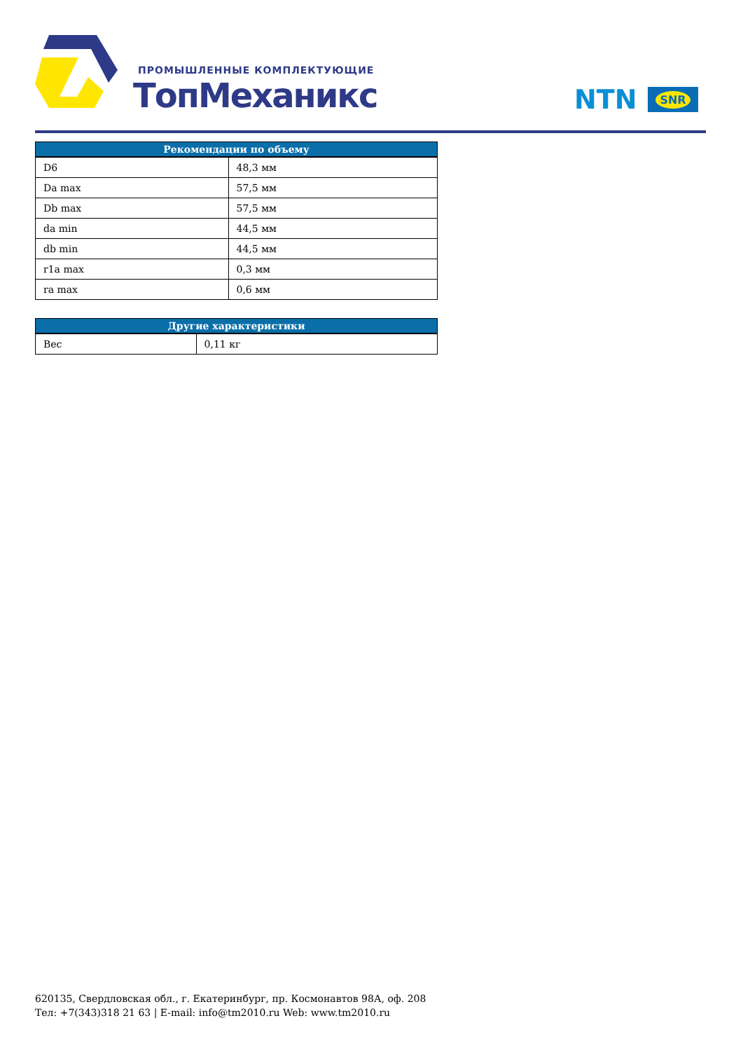ПРОМЫШЛЕННЫЕ КОМПЛЕКТУЮЩИЕ
ТопМеханикс NTN SNR
| Рекомендации по объему | |
| --- | --- |
| D6 | 48,3 мм |
| Da max | 57,5 мм |
| Db max | 57,5 мм |
| da min | 44,5 мм |
| db min | 44,5 мм |
| r1a max | 0,3 мм |
| ra max | 0,6 мм |
| Другие характеристики | |
| --- | --- |
| Вес | 0,11 кг |
620135, Свердловская обл., г. Екатеринбург, пр. Космонавтов 98А, оф. 208
Тел: +7(343)318 21 63 | E-mail: info@tm2010.ru Web: www.tm2010.ru